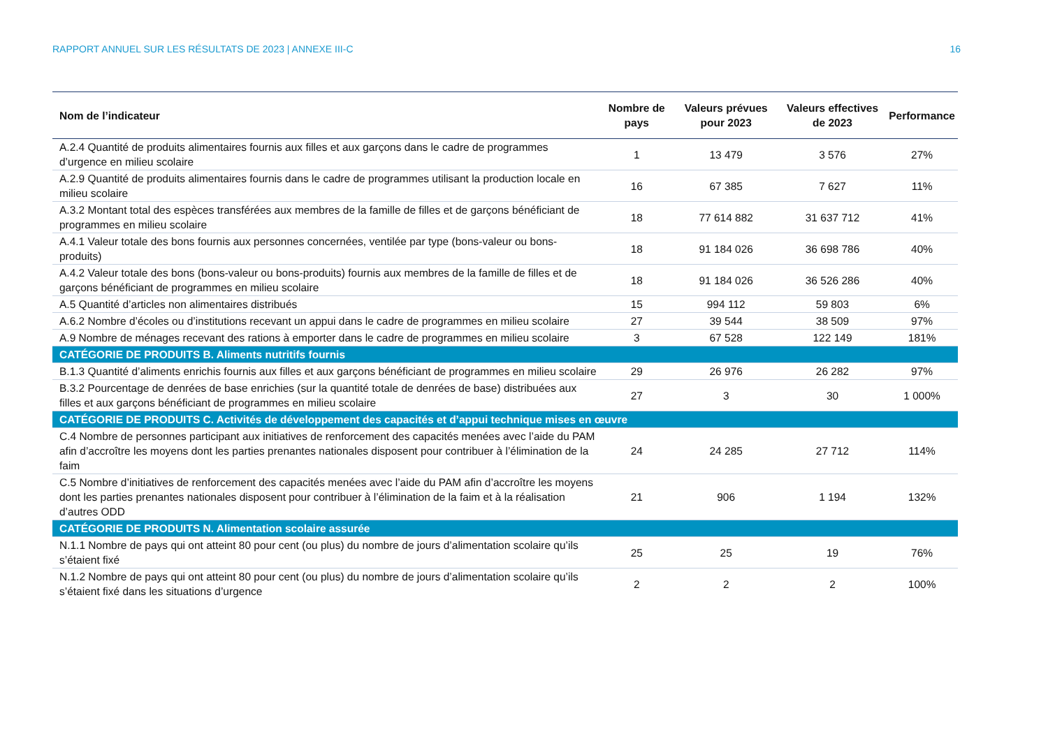RAPPORT ANNUEL SUR LES RÉSULTATS DE 2023 | ANNEXE III-C 16
| Nom de l’indicateur | Nombre de pays | Valeurs prévues pour 2023 | Valeurs effectives de 2023 | Performance |
| --- | --- | --- | --- | --- |
| A.2.4 Quantité de produits alimentaires fournis aux filles et aux garçons dans le cadre de programmes d’urgence en milieu scolaire | 1 | 13 479 | 3 576 | 27% |
| A.2.9 Quantité de produits alimentaires fournis dans le cadre de programmes utilisant la production locale en milieu scolaire | 16 | 67 385 | 7 627 | 11% |
| A.3.2 Montant total des espèces transférées aux membres de la famille de filles et de garçons bénéficiant de programmes en milieu scolaire | 18 | 77 614 882 | 31 637 712 | 41% |
| A.4.1 Valeur totale des bons fournis aux personnes concernées, ventilée par type (bons-valeur ou bons-produits) | 18 | 91 184 026 | 36 698 786 | 40% |
| A.4.2 Valeur totale des bons (bons-valeur ou bons-produits) fournis aux membres de la famille de filles et de garçons bénéficiant de programmes en milieu scolaire | 18 | 91 184 026 | 36 526 286 | 40% |
| A.5 Quantité d’articles non alimentaires distribués | 15 | 994 112 | 59 803 | 6% |
| A.6.2 Nombre d’écoles ou d’institutions recevant un appui dans le cadre de programmes en milieu scolaire | 27 | 39 544 | 38 509 | 97% |
| A.9 Nombre de ménages recevant des rations à emporter dans le cadre de programmes en milieu scolaire | 3 | 67 528 | 122 149 | 181% |
| CATÉGORIE DE PRODUITS B. Aliments nutritifs fournis | | | | |
| B.1.3 Quantité d’aliments enrichis fournis aux filles et aux garçons bénéficiant de programmes en milieu scolaire | 29 | 26 976 | 26 282 | 97% |
| B.3.2 Pourcentage de denrées de base enrichies (sur la quantité totale de denrées de base) distribuées aux filles et aux garçons bénéficiant de programmes en milieu scolaire | 27 | 3 | 30 | 1 000% |
| CATÉGORIE DE PRODUITS C. Activités de développement des capacités et d’appui technique mises en œuvre | | | | |
| C.4 Nombre de personnes participant aux initiatives de renforcement des capacités menées avec l’aide du PAM afin d’accroître les moyens dont les parties prenantes nationales disposent pour contribuer à l’élimination de la faim | 24 | 24 285 | 27 712 | 114% |
| C.5 Nombre d’initiatives de renforcement des capacités menées avec l’aide du PAM afin d’accroître les moyens dont les parties prenantes nationales disposent pour contribuer à l’élimination de la faim et à la réalisation d’autres ODD | 21 | 906 | 1 194 | 132% |
| CATÉGORIE DE PRODUITS N. Alimentation scolaire assurée | | | | |
| N.1.1 Nombre de pays qui ont atteint 80 pour cent (ou plus) du nombre de jours d’alimentation scolaire qu’ils s’étaient fixé | 25 | 25 | 19 | 76% |
| N.1.2 Nombre de pays qui ont atteint 80 pour cent (ou plus) du nombre de jours d’alimentation scolaire qu’ils s’étaient fixé dans les situations d’urgence | 2 | 2 | 2 | 100% |